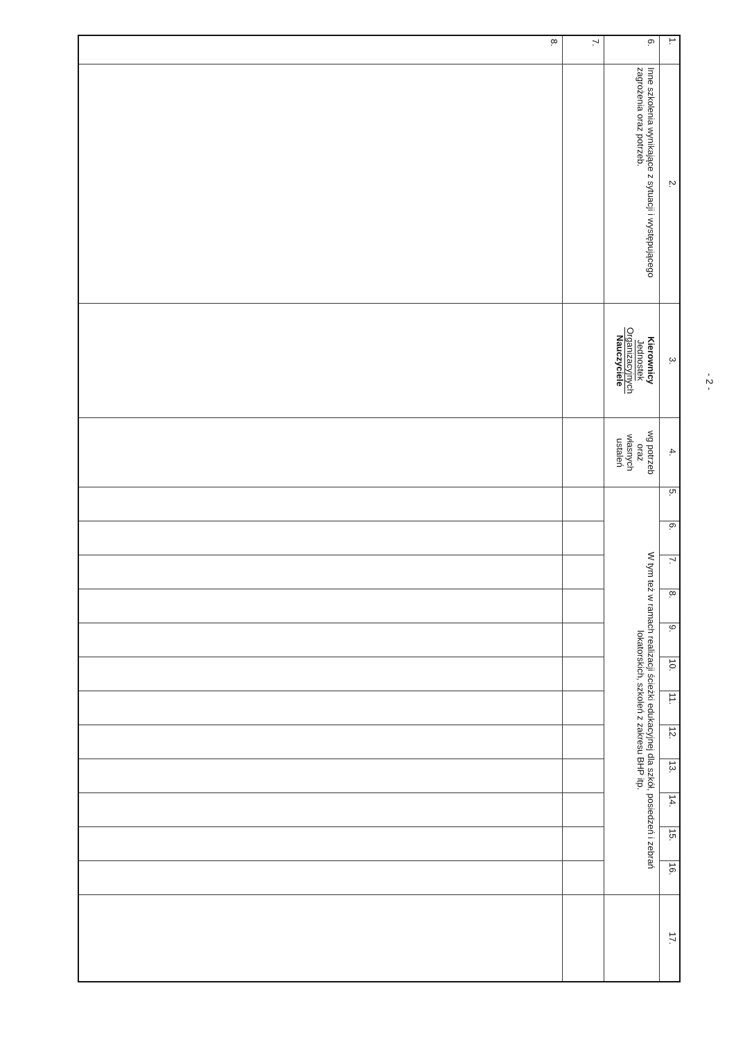- 2 -
| 1. | 2. | 3. | 4. | 5. | 6. | 7. | 8. | 9. | 10. | 11. | 12. | 13. | 14. | 15. | 16. | 17. |
| 6. | Inne szkolenia wynikające z sytuacji i występującego zagrożenia oraz potrzeb. | Kierownicy Jednostek Organizacyjnych Nauczyciele | wg potrzeb oraz własnych ustaleń | W tym też w ramach realizacji ścieżki edukacyjnej dla szkół, posiedzeń i zebrań lokatorskich, szkoleń z zakresu BHP itp. | | | | | | | | | | | | |
| 7. | | | | | | | | | | | | | | | | |
| 8. | | | | | | | | | | | | | | | | |